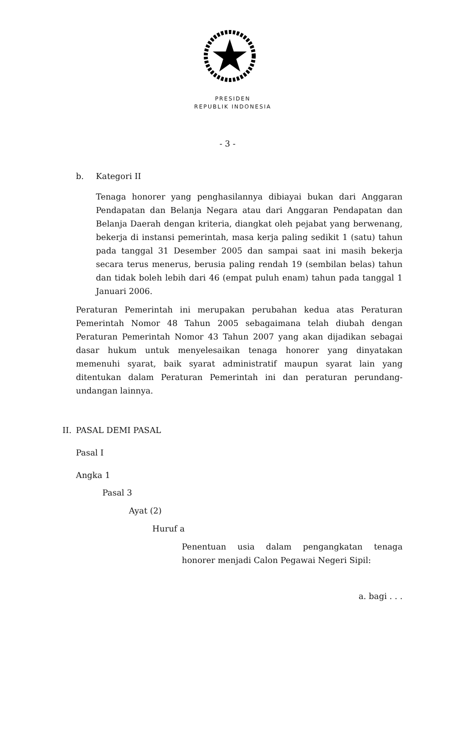PRESIDEN
REPUBLIK INDONESIA
- 3 -
b. Kategori II
Tenaga honorer yang penghasilannya dibiayai bukan dari Anggaran Pendapatan dan Belanja Negara atau dari Anggaran Pendapatan dan Belanja Daerah dengan kriteria, diangkat oleh pejabat yang berwenang, bekerja di instansi pemerintah, masa kerja paling sedikit 1 (satu) tahun pada tanggal 31 Desember 2005 dan sampai saat ini masih bekerja secara terus menerus, berusia paling rendah 19 (sembilan belas) tahun dan tidak boleh lebih dari 46 (empat puluh enam) tahun pada tanggal 1 Januari 2006.
Peraturan Pemerintah ini merupakan perubahan kedua atas Peraturan Pemerintah Nomor 48 Tahun 2005 sebagaimana telah diubah dengan Peraturan Pemerintah Nomor 43 Tahun 2007 yang akan dijadikan sebagai dasar hukum untuk menyelesaikan tenaga honorer yang dinyatakan memenuhi syarat, baik syarat administratif maupun syarat lain yang ditentukan dalam Peraturan Pemerintah ini dan peraturan perundang-undangan lainnya.
II. PASAL DEMI PASAL
Pasal I
Angka 1
Pasal 3
Ayat (2)
Huruf a
Penentuan usia dalam pengangkatan tenaga honorer menjadi Calon Pegawai Negeri Sipil:
a. bagi . . .